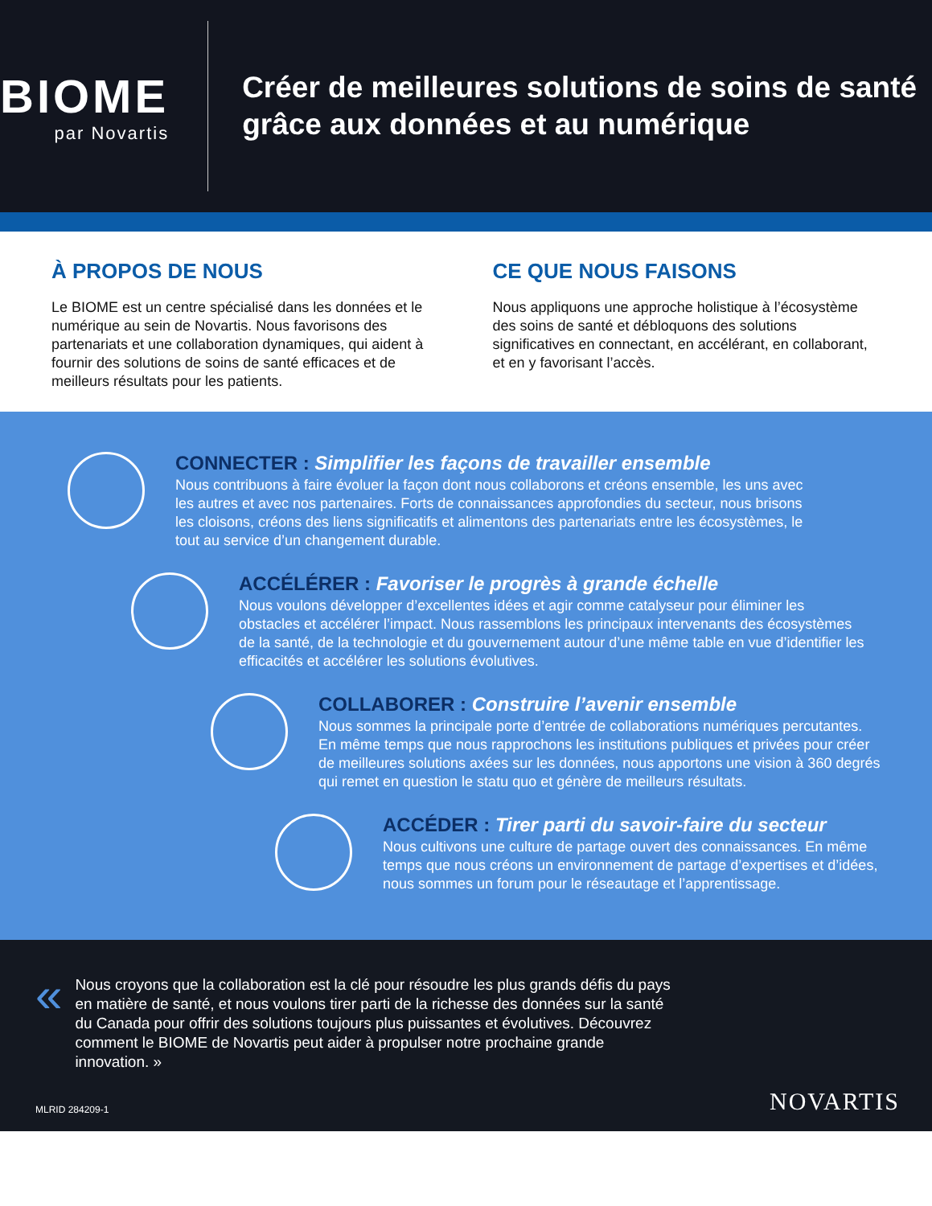BIOME
par Novartis
Créer de meilleures solutions de soins de santé grâce aux données et au numérique
À PROPOS DE NOUS
Le BIOME est un centre spécialisé dans les données et le numérique au sein de Novartis. Nous favorisons des partenariats et une collaboration dynamiques, qui aident à fournir des solutions de soins de santé efficaces et de meilleurs résultats pour les patients.
CE QUE NOUS FAISONS
Nous appliquons une approche holistique à l’écosystème des soins de santé et débloquons des solutions significatives en connectant, en accélérant, en collaborant, et en y favorisant l’accès.
CONNECTER : Simplifier les façons de travailler ensemble
Nous contribuons à faire évoluer la façon dont nous collaborons et créons ensemble, les uns avec les autres et avec nos partenaires. Forts de connaissances approfondies du secteur, nous brisons les cloisons, créons des liens significatifs et alimentons des partenariats entre les écosystèmes, le tout au service d’un changement durable.
ACCÉLÉRER : Favoriser le progrès à grande échelle
Nous voulons développer d’excellentes idées et agir comme catalyseur pour éliminer les obstacles et accélérer l’impact. Nous rassemblons les principaux intervenants des écosystèmes de la santé, de la technologie et du gouvernement autour d’une même table en vue d’identifier les efficacités et accélérer les solutions évolutives.
COLLABORER : Construire l’avenir ensemble
Nous sommes la principale porte d’entrée de collaborations numériques percutantes. En même temps que nous rapprochons les institutions publiques et privées pour créer de meilleures solutions axées sur les données, nous apportons une vision à 360 degrés qui remet en question le statu quo et génère de meilleurs résultats.
ACCÉDER : Tirer parti du savoir-faire du secteur
Nous cultivons une culture de partage ouvert des connaissances. En même temps que nous créons un environnement de partage d’expertises et d’idées, nous sommes un forum pour le réseautage et l’apprentissage.
«
Nous croyons que la collaboration est la clé pour résoudre les plus grands défis du pays en matière de santé, et nous voulons tirer parti de la richesse des données sur la santé du Canada pour offrir des solutions toujours plus puissantes et évolutives. Découvrez comment le BIOME de Novartis peut aider à propulser notre prochaine grande innovation. »
MLRID 284209-1
NOVARTIS